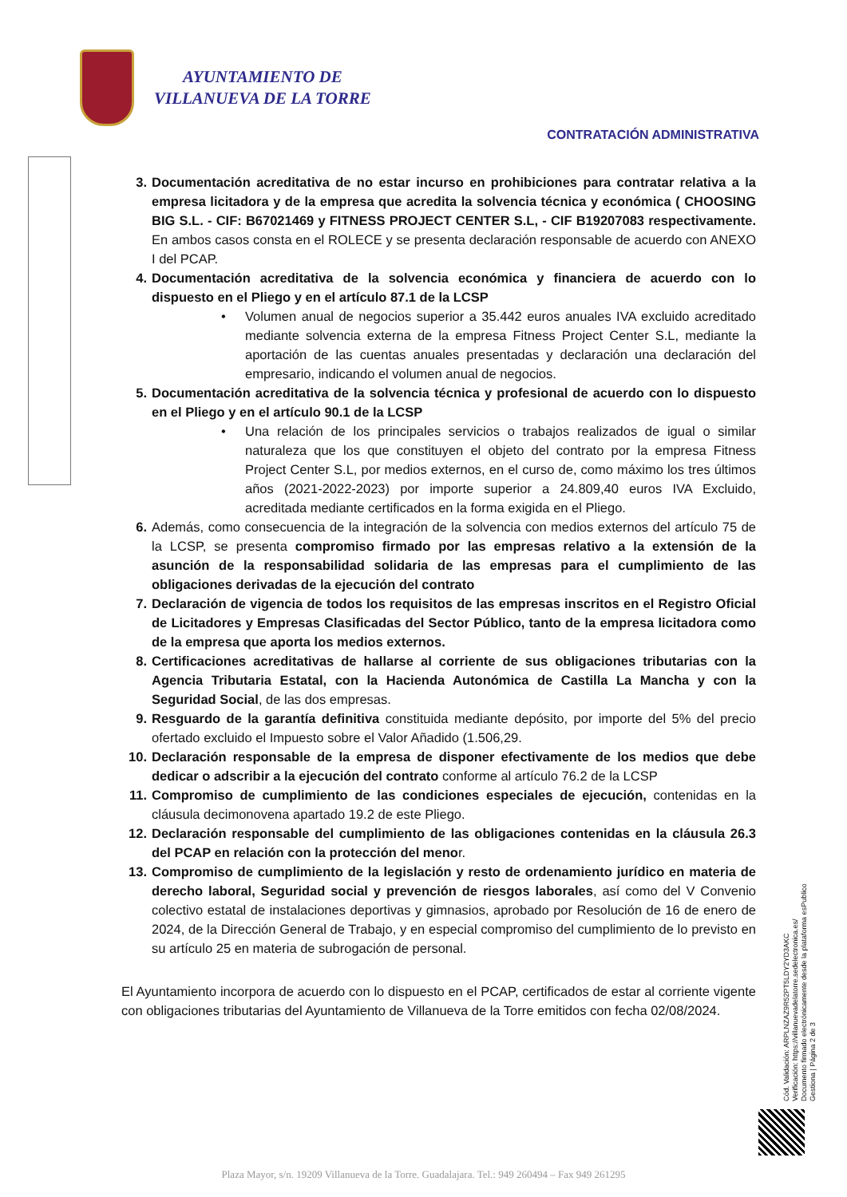AYUNTAMIENTO DE
VILLANUEVA DE LA TORRE
CONTRATACIÓN ADMINISTRATIVA
3. Documentación acreditativa de no estar incurso en prohibiciones para contratar relativa a la empresa licitadora y de la empresa que acredita la solvencia técnica y económica ( CHOOSING BIG S.L. - CIF: B67021469 y FITNESS PROJECT CENTER S.L, - CIF B19207083 respectivamente. En ambos casos consta en el ROLECE y se presenta declaración responsable de acuerdo con ANEXO I del PCAP.
4. Documentación acreditativa de la solvencia económica y financiera de acuerdo con lo dispuesto en el Pliego y en el artículo 87.1 de la LCSP
• Volumen anual de negocios superior a 35.442 euros anuales IVA excluido acreditado mediante solvencia externa de la empresa Fitness Project Center S.L, mediante la aportación de las cuentas anuales presentadas y declaración una declaración del empresario, indicando el volumen anual de negocios.
5. Documentación acreditativa de la solvencia técnica y profesional de acuerdo con lo dispuesto en el Pliego y en el artículo 90.1 de la LCSP
• Una relación de los principales servicios o trabajos realizados de igual o similar naturaleza que los que constituyen el objeto del contrato por la empresa Fitness Project Center S.L, por medios externos, en el curso de, como máximo los tres últimos años (2021-2022-2023) por importe superior a 24.809,40 euros IVA Excluido, acreditada mediante certificados en la forma exigida en el Pliego.
6. Además, como consecuencia de la integración de la solvencia con medios externos del artículo 75 de la LCSP, se presenta compromiso firmado por las empresas relativo a la extensión de la asunción de la responsabilidad solidaria de las empresas para el cumplimiento de las obligaciones derivadas de la ejecución del contrato
7. Declaración de vigencia de todos los requisitos de las empresas inscritos en el Registro Oficial de Licitadores y Empresas Clasificadas del Sector Público, tanto de la empresa licitadora como de la empresa que aporta los medios externos.
8. Certificaciones acreditativas de hallarse al corriente de sus obligaciones tributarias con la Agencia Tributaria Estatal, con la Hacienda Autonómica de Castilla La Mancha y con la Seguridad Social, de las dos empresas.
9. Resguardo de la garantía definitiva constituida mediante depósito, por importe del 5% del precio ofertado excluido el Impuesto sobre el Valor Añadido (1.506,29.
10. Declaración responsable de la empresa de disponer efectivamente de los medios que debe dedicar o adscribir a la ejecución del contrato conforme al artículo 76.2 de la LCSP
11. Compromiso de cumplimiento de las condiciones especiales de ejecución, contenidas en la cláusula decimonovena apartado 19.2 de este Pliego.
12. Declaración responsable del cumplimiento de las obligaciones contenidas en la cláusula 26.3 del PCAP en relación con la protección del menor.
13. Compromiso de cumplimiento de la legislación y resto de ordenamiento jurídico en materia de derecho laboral, Seguridad social y prevención de riesgos laborales, así como del V Convenio colectivo estatal de instalaciones deportivas y gimnasios, aprobado por Resolución de 16 de enero de 2024, de la Dirección General de Trabajo, y en especial compromiso del cumplimiento de lo previsto en su artículo 25 en materia de subrogación de personal.
El Ayuntamiento incorpora de acuerdo con lo dispuesto en el PCAP, certificados de estar al corriente vigente con obligaciones tributarias del Ayuntamiento de Villanueva de la Torre emitidos con fecha 02/08/2024.
Cód. Validación: ARPLNZAZ9R52PT5LDY2YD3AKC
Verificación: https://villanuevadelatorre.sedelectronica.es/
Documento firmado electrónicamente desde la plataforma esPublico Gestiona | Página 2 de 3
Plaza Mayor, s/n. 19209 Villanueva de la Torre. Guadalajara. Tel.: 949 260494 – Fax 949 261295